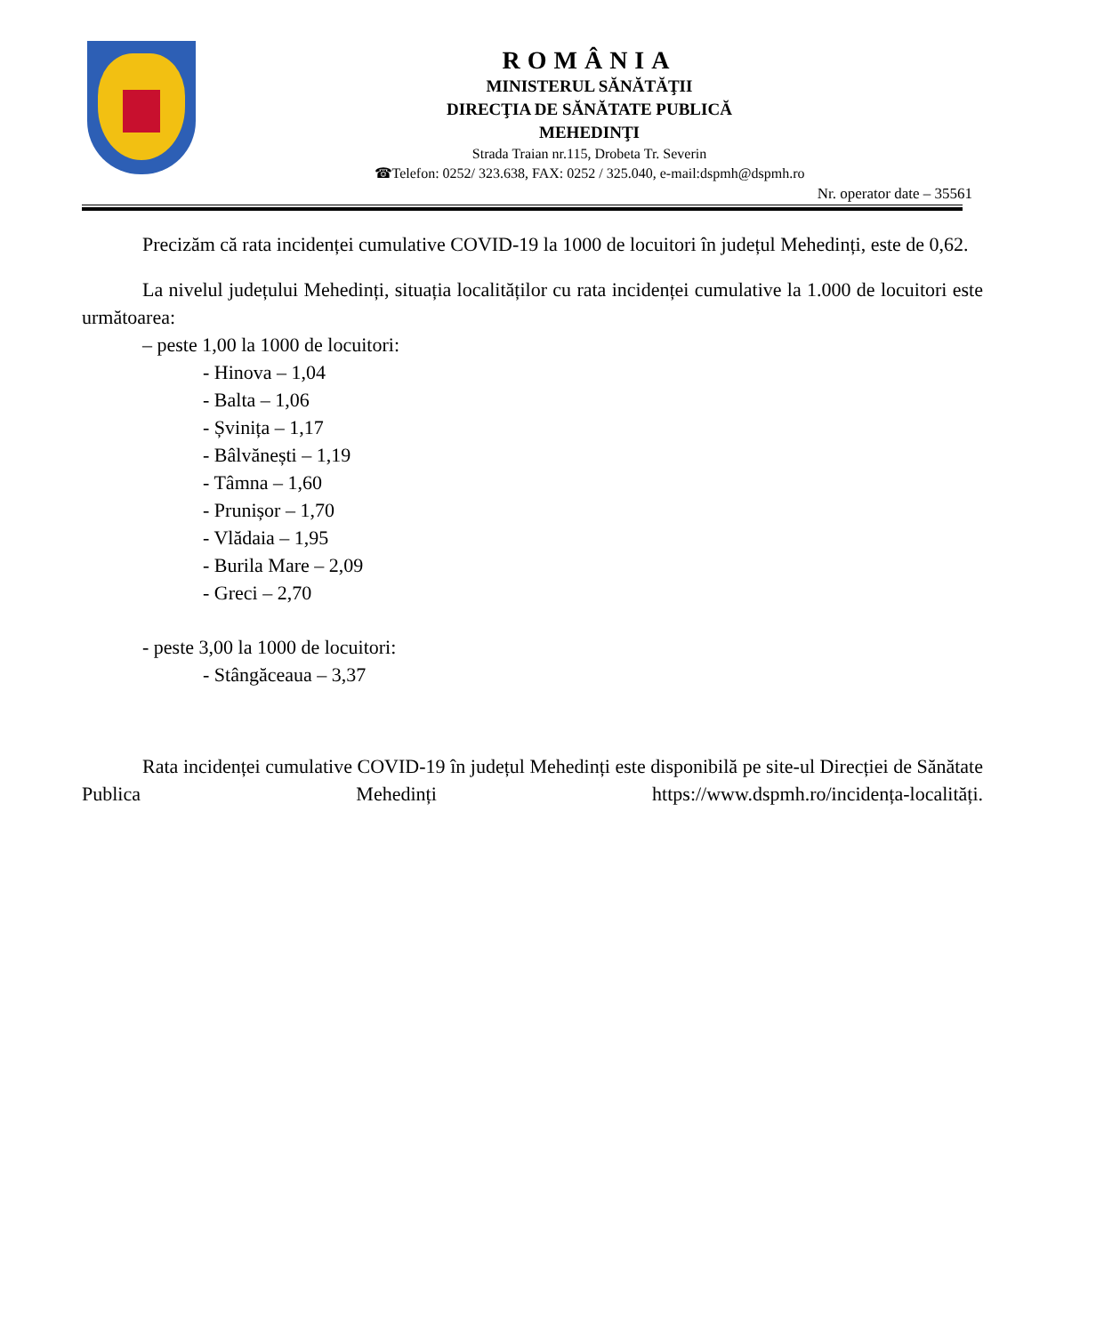ROMÂNIA
MINISTERUL SĂNĂTĂŢII
DIRECŢIA DE SĂNĂTATE PUBLICĂ
MEHEDINŢI
Strada Traian nr.115, Drobeta Tr. Severin
☎Telefon: 0252/ 323.638, FAX: 0252 / 325.040, e-mail:dspmh@dspmh.ro
Nr. operator date – 35561
Precizăm că rata incidenței cumulative COVID-19 la 1000 de locuitori în județul Mehedinți, este de 0,62.
La nivelul județului Mehedinți, situația localităților cu rata incidenței cumulative la 1.000 de locuitori este următoarea:
– peste 1,00 la 1000 de locuitori:
- Hinova – 1,04
- Balta – 1,06
- Șvinița – 1,17
- Bâlvănești – 1,19
- Tâmna – 1,60
- Prunișor – 1,70
- Vlădaia – 1,95
- Burila Mare – 2,09
- Greci – 2,70
- peste 3,00 la 1000 de locuitori:
- Stângăceaua – 3,37
Rata incidenței cumulative COVID-19 în județul Mehedinți este disponibilă pe site-ul Direcției de Sănătate Publica Mehedinți https://www.dspmh.ro/incidența-localități.